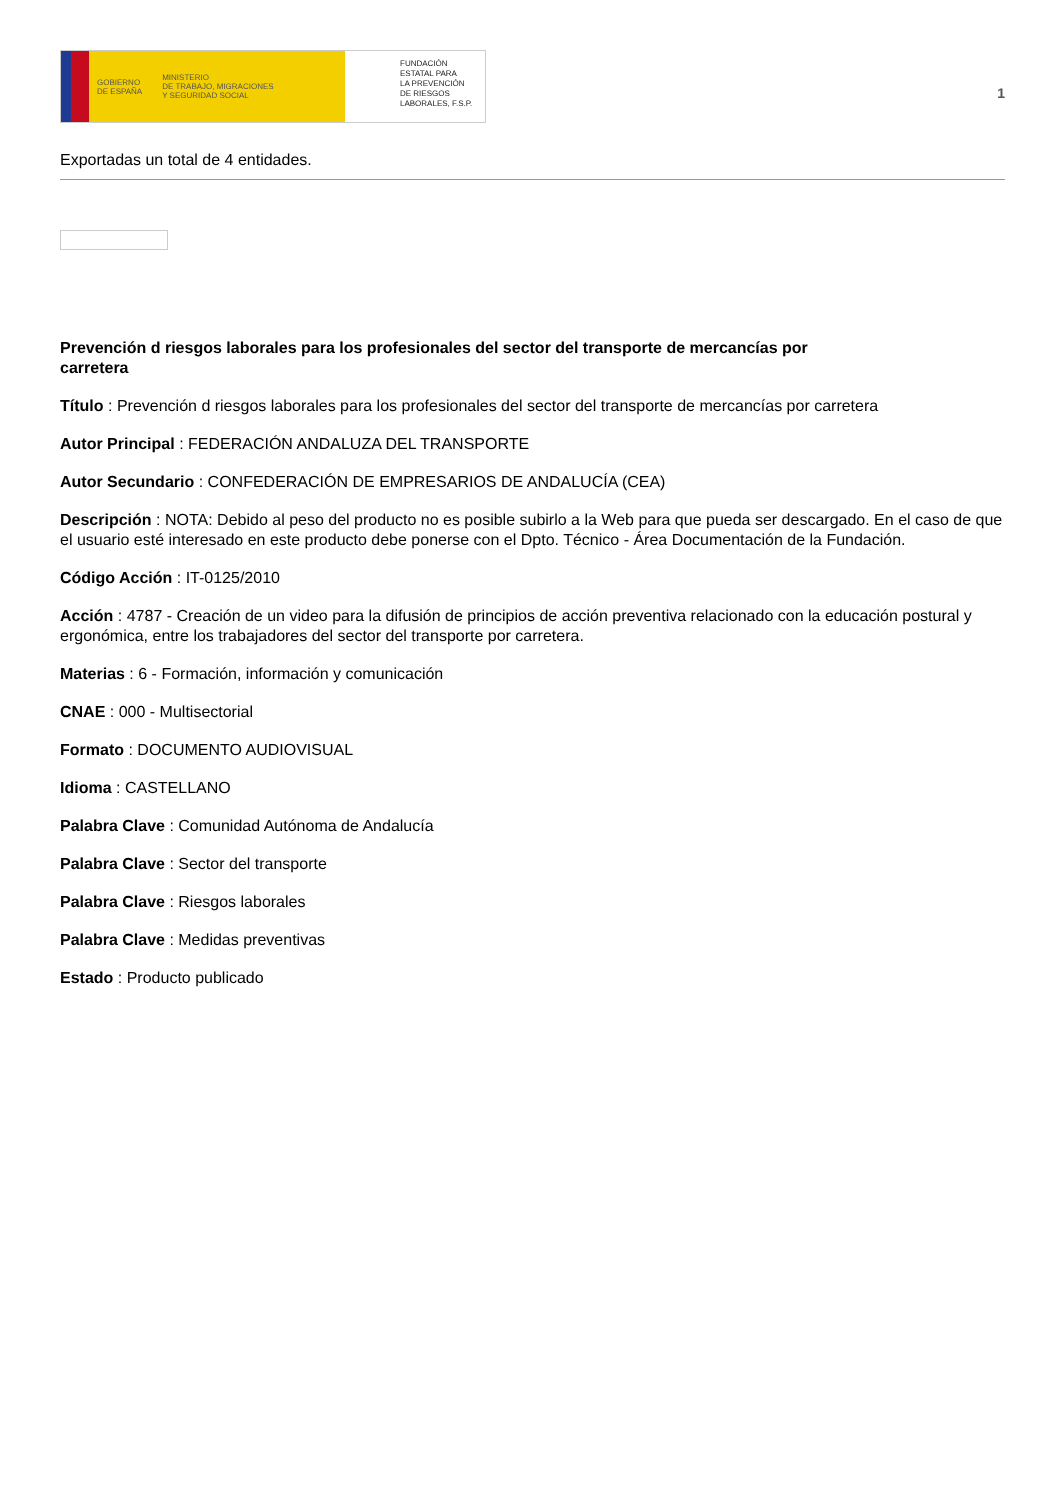GOBIERNO
DE ESPAÑA MINISTERIO
DE TRABAJO, MIGRACIONES
Y SEGURIDAD SOCIAL
FUNDACIÓN
ESTATAL PARA
LA PREVENCIÓN
DE RIESGOS
LABORALES, F.S.P.
1
Exportadas un total de 4 entidades.
Prevención d riesgos laborales para los profesionales del sector del transporte de mercancías por carretera
Título : Prevención d riesgos laborales para los profesionales del sector del transporte de mercancías por carretera
Autor Principal : FEDERACIÓN ANDALUZA DEL TRANSPORTE
Autor Secundario : CONFEDERACIÓN DE EMPRESARIOS DE ANDALUCÍA (CEA)
Descripción : NOTA: Debido al peso del producto no es posible subirlo a la Web para que pueda ser descargado. En el caso de que el usuario esté interesado en este producto debe ponerse con el Dpto. Técnico - Área Documentación de la Fundación.
Código Acción : IT-0125/2010
Acción : 4787 - Creación de un video para la difusión de principios de acción preventiva relacionado con la educación postural y ergonómica, entre los trabajadores del sector del transporte por carretera.
Materias : 6 - Formación, información y comunicación
CNAE : 000 - Multisectorial
Formato : DOCUMENTO AUDIOVISUAL
Idioma : CASTELLANO
Palabra Clave : Comunidad Autónoma de Andalucía
Palabra Clave : Sector del transporte
Palabra Clave : Riesgos laborales
Palabra Clave : Medidas preventivas
Estado : Producto publicado